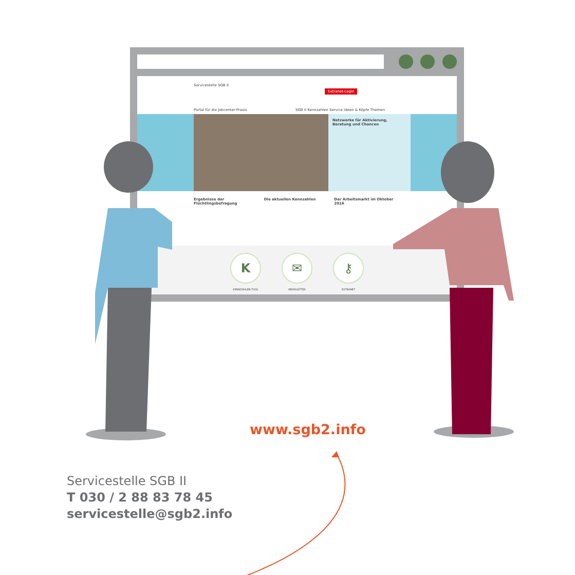Servicestelle SGB II
Extranet-Login
Portal für die Jobcenter-Praxis
SGB II Kennzahlen Service Ideen & Köpfe Themen
Netzwerke für Aktivierung, Beratung und Chancen
Ergebnisse der Flüchtlingsbefragung
Die aktuellen Kennzahlen Der Arbeitsmarkt im Oktober 2016
K
KENNZAHLEN-TOOL
✉
NEWSLETTER
⚷
EXTRANET
www.sgb2.info
Servicestelle SGB II
T 030 / 2 88 83 78 45
servicestelle@sgb2.info